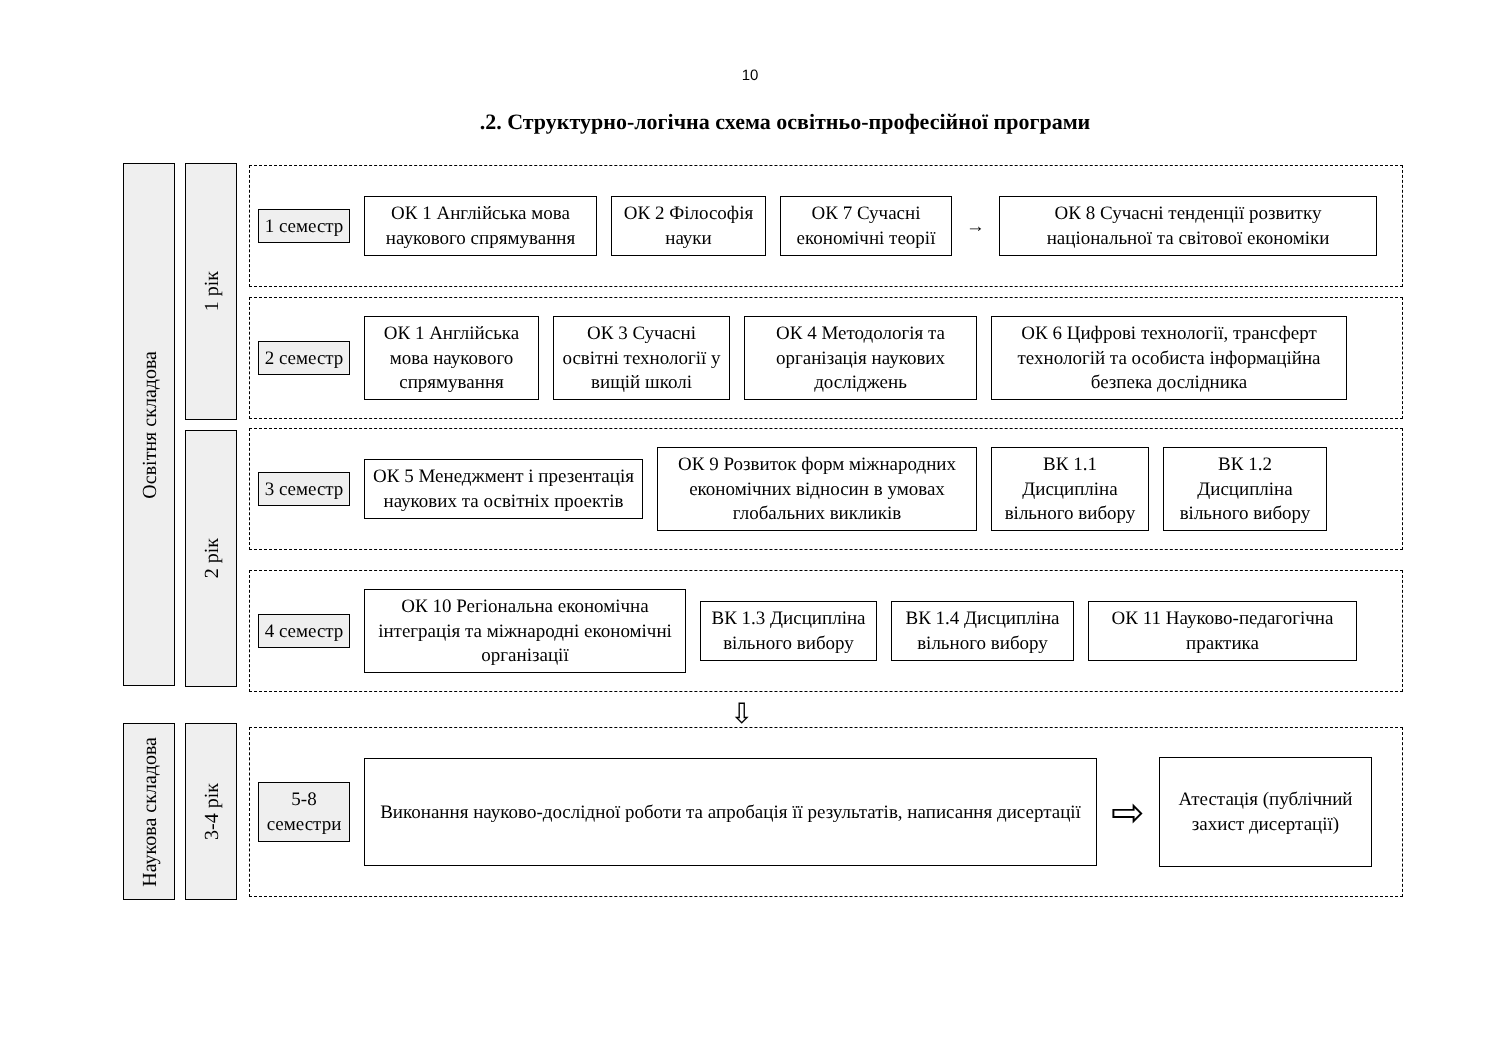10
.2. Структурно-логічна схема освітньо-професійної програми
Освітня складова
1 рік
2 рік
Наукова складова
3-4 рік
1 семестр
ОК 1 Англійська мова наукового спрямування
ОК 2 Філософія науки
ОК 7 Сучасні економічні теорії
→
ОК 8 Сучасні тенденції розвитку національної та світової економіки
2 семестр
ОК 1 Англійська мова наукового спрямування
ОК 3 Сучасні освітні технології у вищій школі
ОК 4 Методологія та організація наукових досліджень
ОК 6 Цифрові технології, трансферт технологій та особиста інформаційна безпека дослідника
3 семестр
ОК 5 Менеджмент і презентація наукових та освітніх проектів
ОК 9 Розвиток форм міжнародних економічних відносин в умовах глобальних викликів
ВК 1.1 Дисципліна вільного вибору
ВК 1.2 Дисципліна вільного вибору
4 семестр
ОК 10 Регіональна економічна інтеграція та міжнародні економічні організації
ВК 1.3 Дисципліна вільного вибору
ВК 1.4 Дисципліна вільного вибору
ОК 11 Науково-педагогічна практика
⇩
5-8 семестри
Виконання науково-дослідної роботи та апробація її результатів, написання дисертації
⇨
Атестація (публічний захист дисертації)